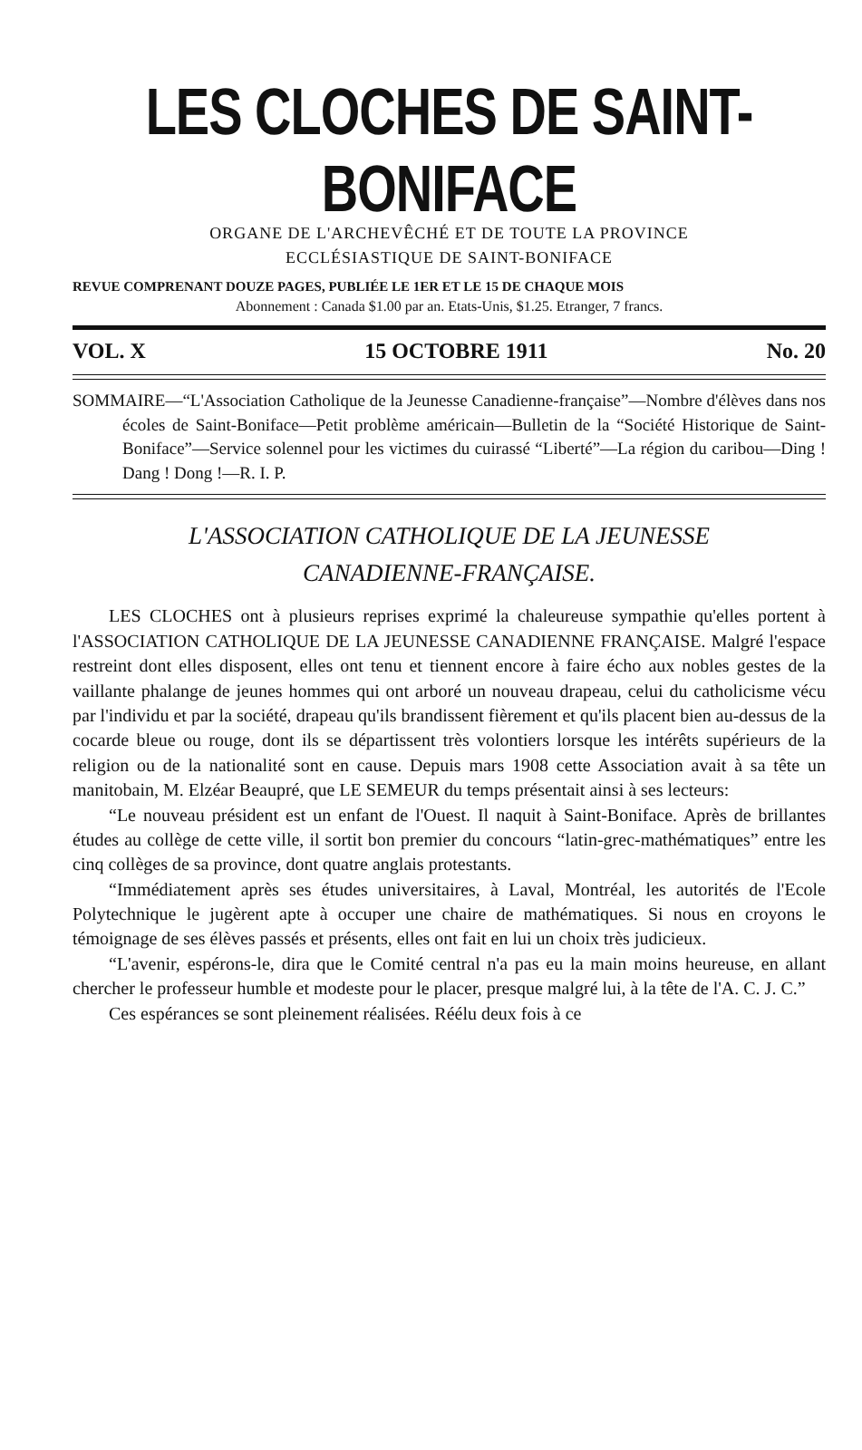LES CLOCHES DE SAINT-BONIFACE
ORGANE DE L'ARCHEVÊCHÉ ET DE TOUTE LA PROVINCE
ECCLÉSIASTIQUE DE SAINT-BONIFACE
REVUE COMPRENANT DOUZE PAGES, PUBLIÉE LE 1ER ET LE 15 DE CHAQUE MOIS
Abonnement : Canada $1.00 par an. Etats-Unis, $1.25. Etranger, 7 francs.
VOL. X 15 OCTOBRE 1911 No. 20
SOMMAIRE—“L'Association Catholique de la Jeunesse Canadienne-française”—Nombre d'élèves dans nos écoles de Saint-Boniface—Petit problème américain—Bulletin de la “Société Historique de Saint-Boniface”—Service solennel pour les victimes du cuirassé “Liberté”—La région du caribou—Ding ! Dang ! Dong !—R. I. P.
L'ASSOCIATION CATHOLIQUE DE LA JEUNESSE
CANADIENNE-FRANÇAISE.
LES CLOCHES ont à plusieurs reprises exprimé la chaleureuse sympathie qu'elles portent à l'ASSOCIATION CATHOLIQUE DE LA JEUNESSE CANADIENNE FRANÇAISE. Malgré l'espace restreint dont elles disposent, elles ont tenu et tiennent encore à faire écho aux nobles gestes de la vaillante phalange de jeunes hommes qui ont arboré un nouveau drapeau, celui du catholicisme vécu par l'individu et par la société, drapeau qu'ils brandissent fièrement et qu'ils placent bien au-dessus de la cocarde bleue ou rouge, dont ils se départissent très volontiers lorsque les intérêts supérieurs de la religion ou de la nationalité sont en cause. Depuis mars 1908 cette Association avait à sa tête un manitobain, M. Elzéar Beaupré, que LE SEMEUR du temps présentait ainsi à ses lecteurs:
“Le nouveau président est un enfant de l'Ouest. Il naquit à Saint-Boniface. Après de brillantes études au collège de cette ville, il sortit bon premier du concours “latin-grec-mathématiques” entre les cinq collèges de sa province, dont quatre anglais protestants.
“Immédiatement après ses études universitaires, à Laval, Montréal, les autorités de l'Ecole Polytechnique le jugèrent apte à occuper une chaire de mathématiques. Si nous en croyons le témoignage de ses élèves passés et présents, elles ont fait en lui un choix très judicieux.
“L'avenir, espérons-le, dira que le Comité central n'a pas eu la main moins heureuse, en allant chercher le professeur humble et modeste pour le placer, presque malgré lui, à la tête de l'A. C. J. C.”
Ces espérances se sont pleinement réalisées. Réélu deux fois à ce